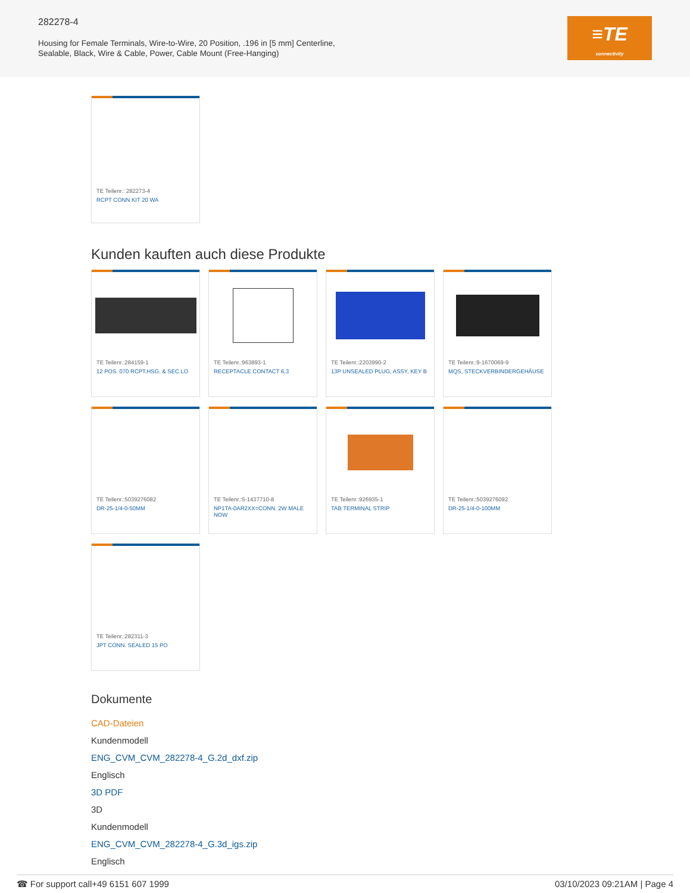282278-4
Housing for Female Terminals, Wire-to-Wire, 20 Position, .196 in [5 mm] Centerline, Sealable, Black, Wire & Cable, Power, Cable Mount (Free-Hanging)
≡TE
connectivity
TE Teilenr.: 282273-4
RCPT CONN KIT 20 WA
Kunden kauften auch diese Produkte
TE Teilenr.:284159-1
12 POS. 070 RCPT.HSG. & SEC.LO
TE Teilenr.:963893-1
RECEPTACLE CONTACT 6,3
TE Teilenr.:2203990-2
13P UNSEALED PLUG, ASSY, KEY B
TE Teilenr.:9-1670069-9
MQS, STECKVERBINDERGEHÄUSE
TE Teilenr.:5039276082
DR-25-1/4-0-50MM
TE Teilenr.:5-1437710-8
NP1TA-0AR2XX=CONN. 2W MALE NOW
TE Teilenr.:926935-1
TAB TERMINAL STRIP
TE Teilenr.:5039276092
DR-25-1/4-0-100MM
TE Teilenr.:282311-3
JPT CONN. SEALED 15 PO
Dokumente
CAD-Dateien
Kundenmodell
ENG_CVM_CVM_282278-4_G.2d_dxf.zip
Englisch
3D PDF
3D
Kundenmodell
ENG_CVM_CVM_282278-4_G.3d_igs.zip
Englisch
☎ For support call+49 6151 607 1999 03/10/2023 09:21AM | Page 4